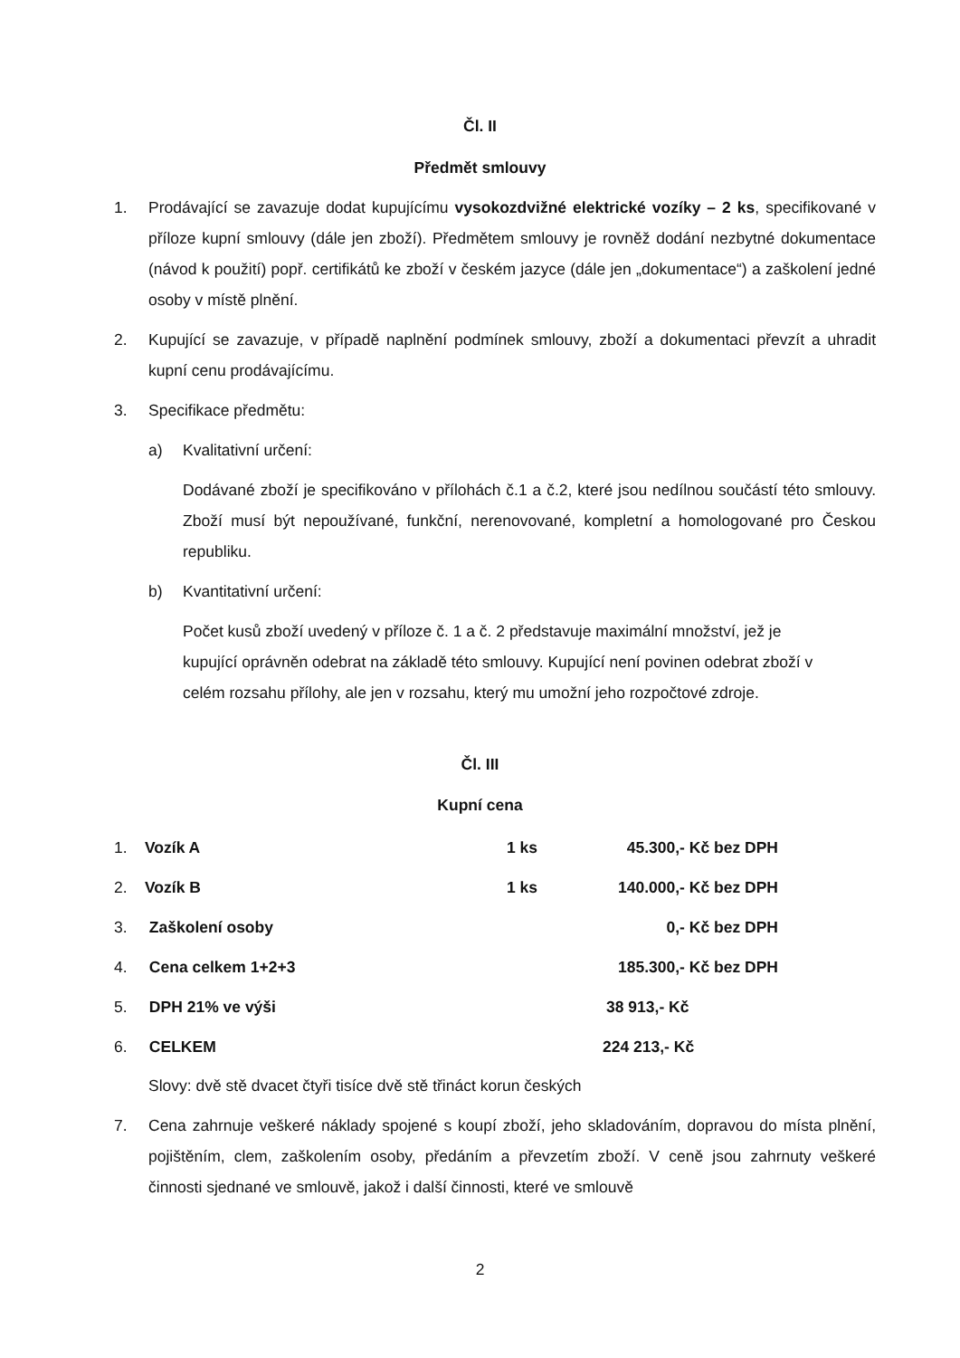Čl. II
Předmět smlouvy
1. Prodávající se zavazuje dodat kupujícímu vysokozdvižné elektrické vozíky – 2 ks, specifikované v příloze kupní smlouvy (dále jen zboží). Předmětem smlouvy je rovněž dodání nezbytné dokumentace (návod k použití) popř. certifikátů ke zboží v českém jazyce (dále jen „dokumentace“) a zaškolení jedné osoby v místě plnění.
2. Kupující se zavazuje, v případě naplnění podmínek smlouvy, zboží a dokumentaci převzít a uhradit kupní cenu prodávajícímu.
3. Specifikace předmětu:
a) Kvalitativní určení:
Dodávané zboží je specifikováno v přílohách č.1 a č.2, které jsou nedílnou součástí této smlouvy. Zboží musí být nepoužívané, funkční, nerenovované, kompletní a homologované pro Českou republiku.
b) Kvantitativní určení:
Počet kusů zboží uvedený v příloze č. 1 a č. 2 představuje maximální množství, jež je kupující oprávněn odebrat na základě této smlouvy. Kupující není povinen odebrat zboží v celém rozsahu přílohy, ale jen v rozsahu, který mu umožní jeho rozpočtové zdroje.
Čl. III
Kupní cena
| 1. | Vozík A | 1 ks | 45.300,- Kč bez DPH |
| 2. | Vozík B | 1 ks | 140.000,- Kč bez DPH |
| 3. | Zaškolení osoby | | 0,- Kč bez DPH |
| 4. | Cena celkem 1+2+3 | | 185.300,- Kč bez DPH |
| 5. | DPH 21% ve výši | | 38 913,- Kč |
| 6. | CELKEM | | 224 213,- Kč |
Slovy: dvě stě dvacet čtyři tisíce dvě stě třináct korun českých
7. Cena zahrnuje veškeré náklady spojené s koupí zboží, jeho skladováním, dopravou do místa plnění, pojištěním, clem, zaškolením osoby, předáním a převzetím zboží. V ceně jsou zahrnuty veškeré činnosti sjednané ve smlouvě, jakož i další činnosti, které ve smlouvě
2